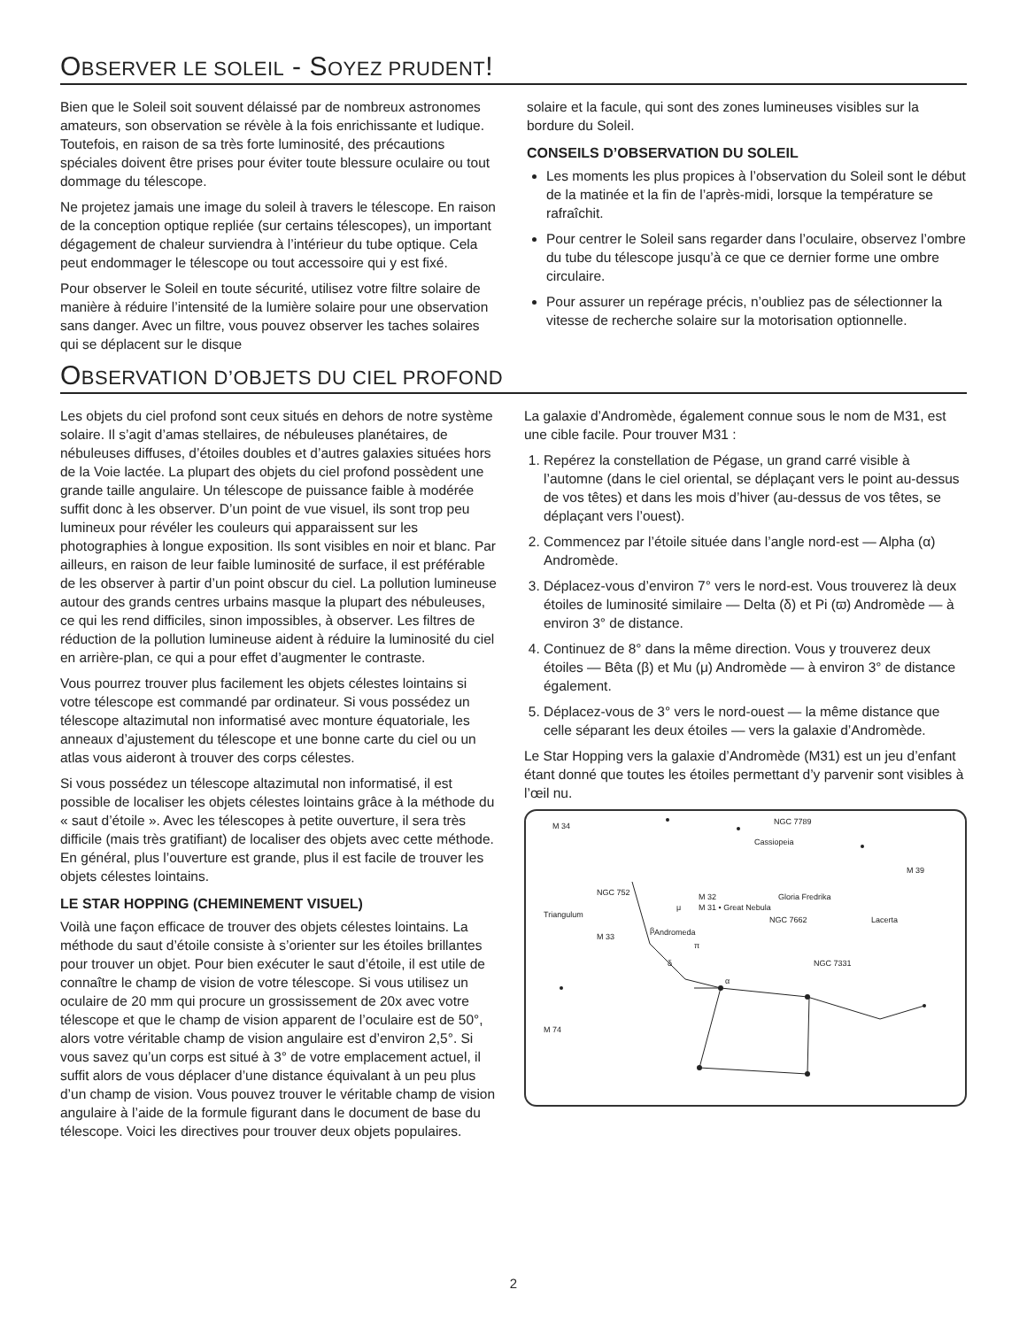OBSERVER LE SOLEIL - SOYEZ PRUDENT!
Bien que le Soleil soit souvent délaissé par de nombreux astronomes amateurs, son observation se révèle à la fois enrichissante et ludique. Toutefois, en raison de sa très forte luminosité, des précautions spéciales doivent être prises pour éviter toute blessure oculaire ou tout dommage du télescope.
Ne projetez jamais une image du soleil à travers le télescope. En raison de la conception optique repliée (sur certains télescopes), un important dégagement de chaleur surviendra à l’intérieur du tube optique. Cela peut endommager le télescope ou tout accessoire qui y est fixé.
Pour observer le Soleil en toute sécurité, utilisez votre filtre solaire de manière à réduire l’intensité de la lumière solaire pour une observation sans danger. Avec un filtre, vous pouvez observer les taches solaires qui se déplacent sur le disque
solaire et la facule, qui sont des zones lumineuses visibles sur la bordure du Soleil.
CONSEILS D’OBSERVATION DU SOLEIL
Les moments les plus propices à l’observation du Soleil sont le début de la matinée et la fin de l’après-midi, lorsque la température se rafraîchit.
Pour centrer le Soleil sans regarder dans l’oculaire, observez l’ombre du tube du télescope jusqu’à ce que ce dernier forme une ombre circulaire.
Pour assurer un repérage précis, n’oubliez pas de sélectionner la vitesse de recherche solaire sur la motorisation optionnelle.
OBSERVATION D’OBJETS DU CIEL PROFOND
Les objets du ciel profond sont ceux situés en dehors de notre système solaire. Il s’agit d’amas stellaires, de nébuleuses planétaires, de nébuleuses diffuses, d’étoiles doubles et d’autres galaxies situées hors de la Voie lactée. La plupart des objets du ciel profond possèdent une grande taille angulaire. Un télescope de puissance faible à modérée suffit donc à les observer. D’un point de vue visuel, ils sont trop peu lumineux pour révéler les couleurs qui apparaissent sur les photographies à longue exposition. Ils sont visibles en noir et blanc. Par ailleurs, en raison de leur faible luminosité de surface, il est préférable de les observer à partir d’un point obscur du ciel. La pollution lumineuse autour des grands centres urbains masque la plupart des nébuleuses, ce qui les rend difficiles, sinon impossibles, à observer. Les filtres de réduction de la pollution lumineuse aident à réduire la luminosité du ciel en arrière-plan, ce qui a pour effet d’augmenter le contraste.
Vous pourrez trouver plus facilement les objets célestes lointains si votre télescope est commandé par ordinateur. Si vous possédez un télescope altazimutal non informatisé avec monture équatoriale, les anneaux d’ajustement du télescope et une bonne carte du ciel ou un atlas vous aideront à trouver des corps célestes.
Si vous possédez un télescope altazimutal non informatisé, il est possible de localiser les objets célestes lointains grâce à la méthode du « saut d’étoile ». Avec les télescopes à petite ouverture, il sera très difficile (mais très gratifiant) de localiser des objets avec cette méthode. En général, plus l’ouverture est grande, plus il est facile de trouver les objets célestes lointains.
LE STAR HOPPING (CHEMINEMENT VISUEL)
Voilà une façon efficace de trouver des objets célestes lointains. La méthode du saut d’étoile consiste à s’orienter sur les étoiles brillantes pour trouver un objet. Pour bien exécuter le saut d’étoile, il est utile de connaître le champ de vision de votre télescope. Si vous utilisez un oculaire de 20 mm qui procure un grossissement de 20x avec votre télescope et que le champ de vision apparent de l’oculaire est de 50°, alors votre véritable champ de vision angulaire est d’environ 2,5°. Si vous savez qu’un corps est situé à 3° de votre emplacement actuel, il suffit alors de vous déplacer d’une distance équivalant à un peu plus d’un champ de vision. Vous pouvez trouver le véritable champ de vision angulaire à l’aide de la formule figurant dans le document de base du télescope. Voici les directives pour trouver deux objets populaires.
La galaxie d’Andromède, également connue sous le nom de M31, est une cible facile. Pour trouver M31 :
1. Repérez la constellation de Pégase, un grand carré visible à l’automne (dans le ciel oriental, se déplaçant vers le point au-dessus de vos têtes) et dans les mois d’hiver (au-dessus de vos têtes, se déplaçant vers l’ouest).
2. Commencez par l’étoile située dans l’angle nord-est — Alpha (α) Andromède.
3. Déplacez-vous d’environ 7° vers le nord-est. Vous trouverez là deux étoiles de luminosité similaire — Delta (δ) et Pi (ϖ) Andromède — à environ 3° de distance.
4. Continuez de 8° dans la même direction. Vous y trouverez deux étoiles — Bêta (β) et Mu (μ) Andromède — à environ 3° de distance également.
5. Déplacez-vous de 3° vers le nord-ouest — la même distance que celle séparant les deux étoiles — vers la galaxie d’Andromède.
Le Star Hopping vers la galaxie d’Andromède (M31) est un jeu d’enfant étant donné que toutes les étoiles permettant d’y parvenir sont visibles à l’œil nu.
M 34
NGC 7789
Cassiopeia
NGC 752
Triangulum
M 32
M 31 • Great Nebula
Gloria Fredrika
NGC 7662
Lacerta
M 39
M 33
Andromeda
NGC 7331
M 74
α
δ
π
β
μ
2